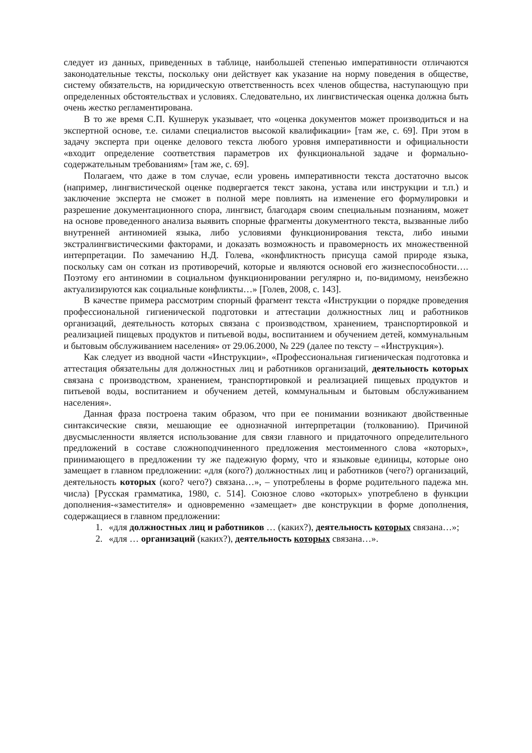следует из данных, приведенных в таблице, наибольшей степенью императивности отличаются законодательные тексты, поскольку они действует как указание на норму поведения в обществе, систему обязательств, на юридическую ответственность всех членов общества, наступающую при определенных обстоятельствах и условиях. Следовательно, их лингвистическая оценка должна быть очень жестко регламентирована.
В то же время С.П. Кушнерук указывает, что «оценка документов может производиться и на экспертной основе, т.е. силами специалистов высокой квалификации» [там же, с. 69]. При этом в задачу эксперта при оценке делового текста любого уровня императивности и официальности «входит определение соответствия параметров их функциональной задаче и формально-содержательным требованиям» [там же, с. 69].
Полагаем, что даже в том случае, если уровень императивности текста достаточно высок (например, лингвистической оценке подвергается текст закона, устава или инструкции и т.п.) и заключение эксперта не сможет в полной мере повлиять на изменение его формулировки и разрешение документационного спора, лингвист, благодаря своим специальным познаниям, может на основе проведенного анализа выявить спорные фрагменты документного текста, вызванные либо внутренней антиномией языка, либо условиями функционирования текста, либо иными экстралингвистическими факторами, и доказать возможность и правомерность их множественной интерпретации. По замечанию Н.Д. Голева, «конфликтность присуща самой природе языка, поскольку сам он соткан из противоречий, которые и являются основой его жизнеспособности…. Поэтому его антиномии в социальном функционировании регулярно и, по-видимому, неизбежно актуализируются как социальные конфликты…» [Голев, 2008, с. 143].
В качестве примера рассмотрим спорный фрагмент текста «Инструкции о порядке проведения профессиональной гигиенической подготовки и аттестации должностных лиц и работников организаций, деятельность которых связана с производством, хранением, транспортировкой и реализацией пищевых продуктов и питьевой воды, воспитанием и обучением детей, коммунальным и бытовым обслуживанием населения» от 29.06.2000, № 229 (далее по тексту – «Инструкция»).
Как следует из вводной части «Инструкции», «Профессиональная гигиеническая подготовка и аттестация обязательны для должностных лиц и работников организаций, деятельность которых связана с производством, хранением, транспортировкой и реализацией пищевых продуктов и питьевой воды, воспитанием и обучением детей, коммунальным и бытовым обслуживанием населения».
Данная фраза построена таким образом, что при ее понимании возникают двойственные синтаксические связи, мешающие ее однозначной интерпретации (толкованию). Причиной двусмысленности является использование для связи главного и придаточного определительного предложений в составе сложноподчиненного предложения местоименного слова «которых», принимающего в предложении ту же падежную форму, что и языковые единицы, которые оно замещает в главном предложении: «для (кого?) должностных лиц и работников (чего?) организаций, деятельность которых (кого? чего?) связана…», – употреблены в форме родительного падежа мн. числа) [Русская грамматика, 1980, с. 514]. Союзное слово «которых» употреблено в функции дополнения-«заместителя» и одновременно «замещает» две конструкции в форме дополнения, содержащиеся в главном предложении:
1. «для должностных лиц и работников … (каких?), деятельность которых связана…»;
2. «для … организаций (каких?), деятельность которых связана…».